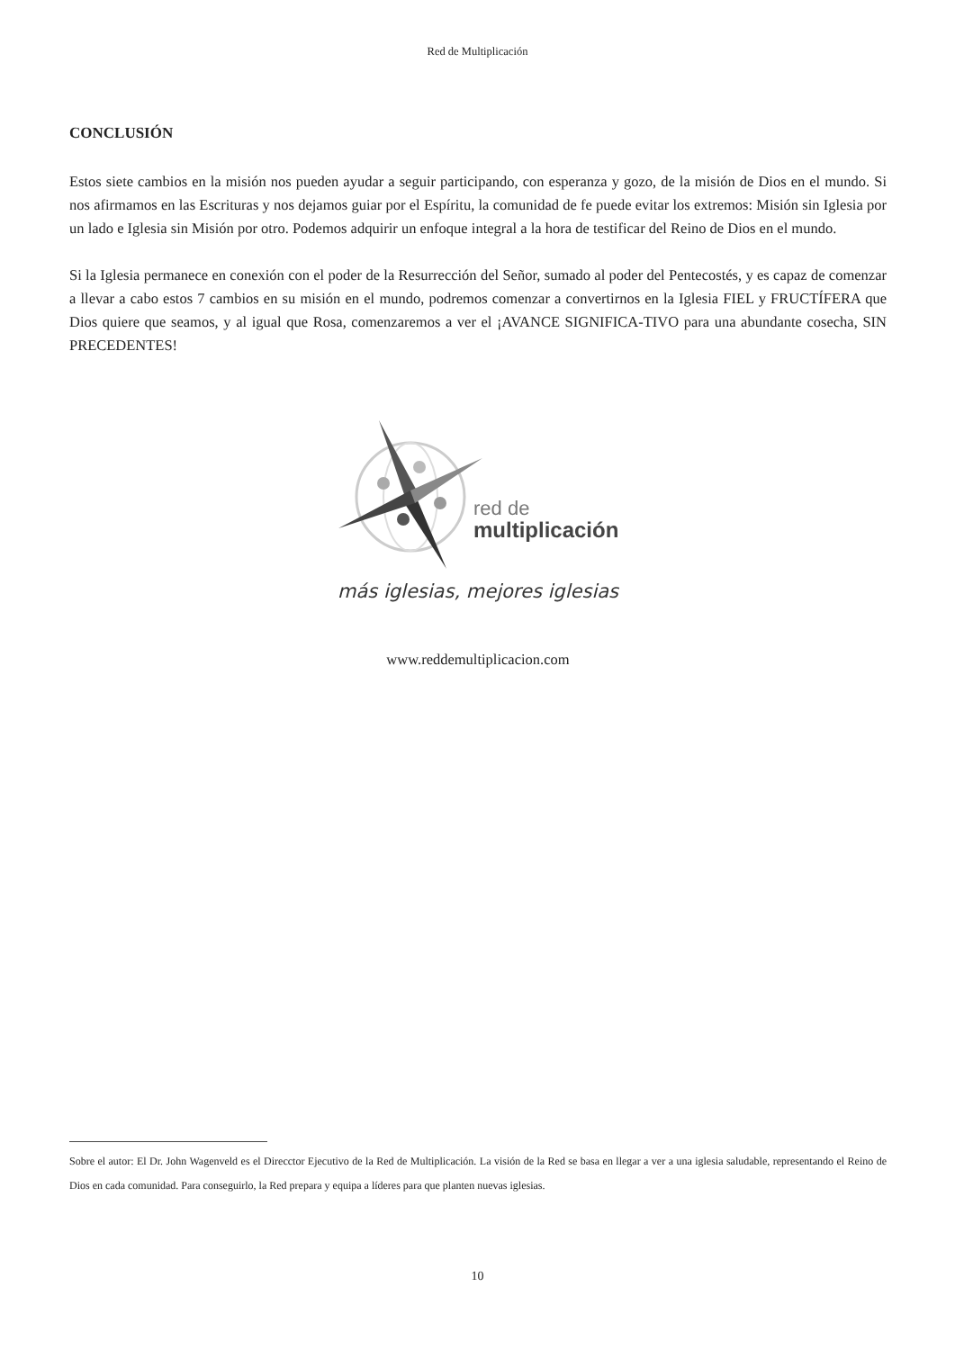Red de Multiplicación
CONCLUSIÓN
Estos siete cambios en la misión nos pueden ayudar a seguir participando, con esperanza y gozo, de la misión de Dios en el mundo. Si nos afirmamos en las Escrituras y nos dejamos guiar por el Espíritu, la comunidad de fe puede evitar los extremos: Misión sin Iglesia por un lado e Iglesia sin Misión por otro. Podemos adquirir un enfoque integral a la hora de testificar del Reino de Dios en el mundo.
Si la Iglesia permanece en conexión con el poder de la Resurrección del Señor, sumado al poder del Pentecostés, y es capaz de comenzar a llevar a cabo estos 7 cambios en su misión en el mundo, podremos comenzar a convertirnos en la Iglesia FIEL y FRUCTÍFERA que Dios quiere que seamos, y al igual que Rosa, comenzaremos a ver el ¡AVANCE SIGNIFICA-TIVO para una abundante cosecha, SIN PRECEDENTES!
red de
multiplicación
más iglesias, mejores iglesias
www.reddemultiplicacion.com
Sobre el autor: El Dr. John Wagenveld es el Direcctor Ejecutivo de la Red de Multiplicación. La visión de la Red se basa en llegar a ver a una iglesia saludable, representando el Reino de Dios en cada comunidad. Para conseguirlo, la Red prepara y equipa a líderes para que planten nuevas iglesias.
10